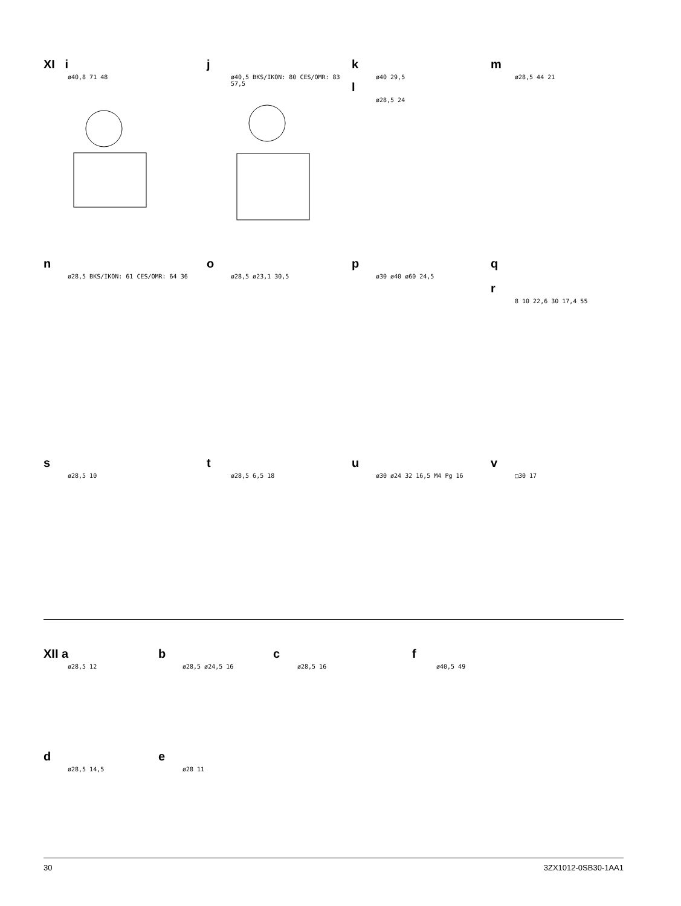XI i
ø40,8 71 48
j
ø40,5 BKS/IKON: 80 CES/OMR: 83 57,5
k
ø40 29,5
l
ø28,5 24
m
ø28,5 44 21
n
ø28,5 BKS/IKON: 61 CES/OMR: 64 36
o
ø28,5 ø23,1 30,5
p
ø30 ø40 ø60 24,5
q
r
8 10 22,6 30 17,4 55
s
ø28,5 10
t
ø28,5 6,5 18
u
ø30 ø24 32 16,5 M4 Pg 16
v
□30 17
XII a
ø28,5 12
b
ø28,5 ø24,5 16
c
ø28,5 16
f
ø40,5 49
d
ø28,5 14,5
e
ø28 11
30 3ZX1012-0SB30-1AA1